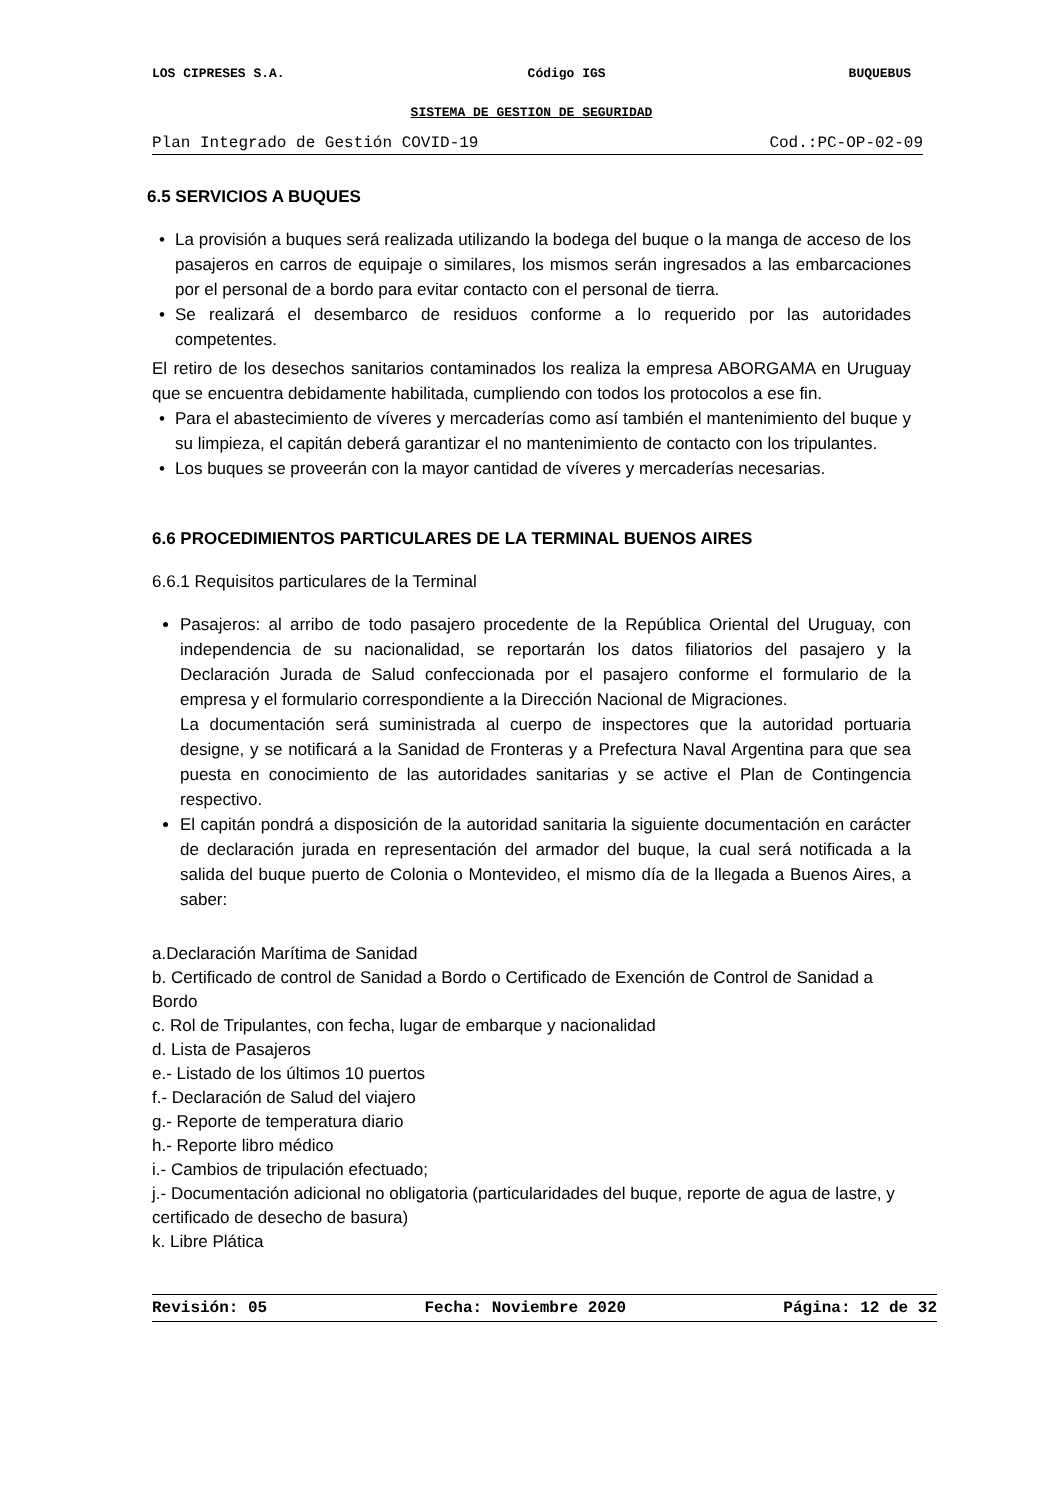LOS CIPRESES S.A. Código IGS BUQUEBUS
SISTEMA DE GESTION DE SEGURIDAD
Plan Integrado de Gestión COVID-19 Cod.:PC-OP-02-09
6.5 SERVICIOS A BUQUES
• La provisión a buques será realizada utilizando la bodega del buque o la manga de acceso de los pasajeros en carros de equipaje o similares, los mismos serán ingresados a las embarcaciones por el personal de a bordo para evitar contacto con el personal de tierra.
• Se realizará el desembarco de residuos conforme a lo requerido por las autoridades competentes.
El retiro de los desechos sanitarios contaminados los realiza la empresa ABORGAMA en Uruguay que se encuentra debidamente habilitada, cumpliendo con todos los protocolos a ese fin.
• Para el abastecimiento de víveres y mercaderías como así también el mantenimiento del buque y su limpieza, el capitán deberá garantizar el no mantenimiento de contacto con los tripulantes.
• Los buques se proveerán con la mayor cantidad de víveres y mercaderías necesarias.
6.6 PROCEDIMIENTOS PARTICULARES DE LA TERMINAL BUENOS AIRES
6.6.1 Requisitos particulares de la Terminal
Pasajeros: al arribo de todo pasajero procedente de la República Oriental del Uruguay, con independencia de su nacionalidad, se reportarán los datos filiatorios del pasajero y la Declaración Jurada de Salud confeccionada por el pasajero conforme el formulario de la empresa y el formulario correspondiente a la Dirección Nacional de Migraciones.
La documentación será suministrada al cuerpo de inspectores que la autoridad portuaria designe, y se notificará a la Sanidad de Fronteras y a Prefectura Naval Argentina para que sea puesta en conocimiento de las autoridades sanitarias y se active el Plan de Contingencia respectivo.
El capitán pondrá a disposición de la autoridad sanitaria la siguiente documentación en carácter de declaración jurada en representación del armador del buque, la cual será notificada a la salida del buque puerto de Colonia o Montevideo, el mismo día de la llegada a Buenos Aires, a saber:
a.Declaración Marítima de Sanidad
b. Certificado de control de Sanidad a Bordo o Certificado de Exención de Control de Sanidad a Bordo
c. Rol de Tripulantes, con fecha, lugar de embarque y nacionalidad
d. Lista de Pasajeros
e.- Listado de los últimos 10 puertos
f.- Declaración de Salud del viajero
g.- Reporte de temperatura diario
h.- Reporte libro médico
i.- Cambios de tripulación efectuado;
j.- Documentación adicional no obligatoria (particularidades del buque, reporte de agua de lastre, y certificado de desecho de basura)
k. Libre Plática
Revisión: 05 Fecha: Noviembre 2020 Página: 12 de 32